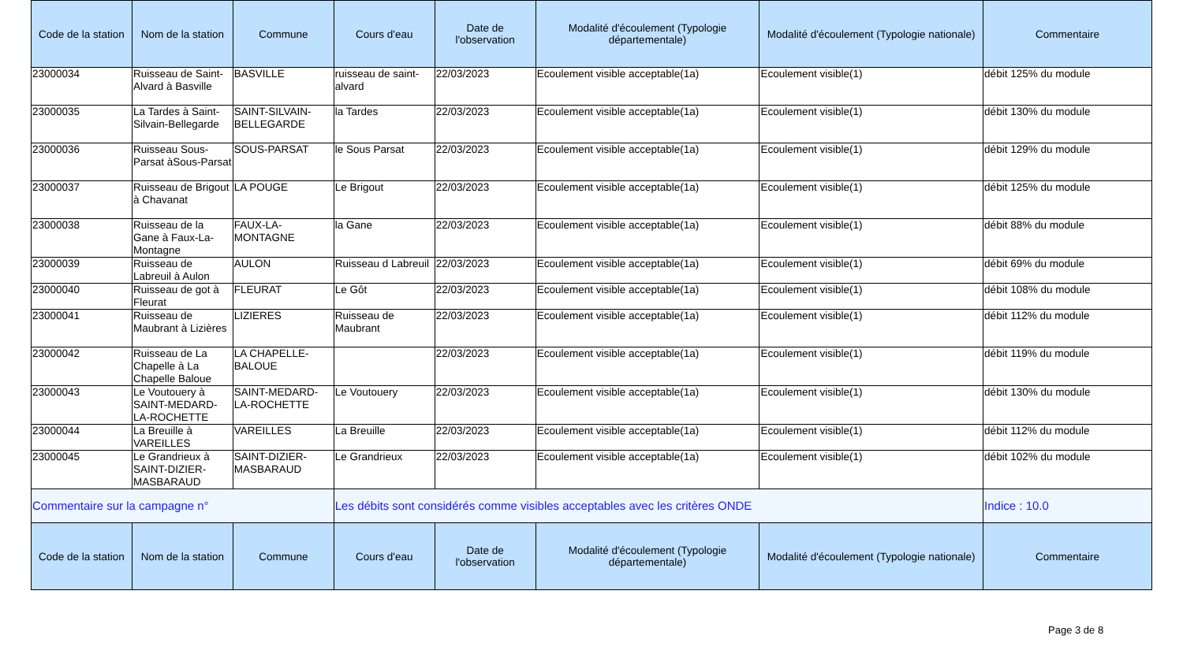| Code de la station | Nom de la station | Commune | Cours d'eau | Date de l'observation | Modalité d'écoulement (Typologie départementale) | Modalité d'écoulement (Typologie nationale) | Commentaire |
| --- | --- | --- | --- | --- | --- | --- | --- |
| 23000034 | Ruisseau de Saint-Alvard à Basville | BASVILLE | ruisseau de saint-alvard | 22/03/2023 | Ecoulement visible acceptable(1a) | Ecoulement visible(1) | débit 125% du module |
| 23000035 | La Tardes à Saint-Silvain-Bellegarde | SAINT-SILVAIN-BELLEGARDE | la Tardes | 22/03/2023 | Ecoulement visible acceptable(1a) | Ecoulement visible(1) | débit 130% du module |
| 23000036 | Ruisseau Sous-Parsat àSous-Parsat | SOUS-PARSAT | le Sous Parsat | 22/03/2023 | Ecoulement visible acceptable(1a) | Ecoulement visible(1) | débit 129% du module |
| 23000037 | Ruisseau de Brigout à Chavanat | LA POUGE | Le Brigout | 22/03/2023 | Ecoulement visible acceptable(1a) | Ecoulement visible(1) | débit 125% du module |
| 23000038 | Ruisseau de la Gane à Faux-La-Montagne | FAUX-LA-MONTAGNE | la Gane | 22/03/2023 | Ecoulement visible acceptable(1a) | Ecoulement visible(1) | débit 88% du module |
| 23000039 | Ruisseau de Labreuil à Aulon | AULON | Ruisseau d Labreuil | 22/03/2023 | Ecoulement visible acceptable(1a) | Ecoulement visible(1) | débit 69% du module |
| 23000040 | Ruisseau de got à Fleurat | FLEURAT | Le Gôt | 22/03/2023 | Ecoulement visible acceptable(1a) | Ecoulement visible(1) | débit 108% du module |
| 23000041 | Ruisseau de Maubrant à Lizières | LIZIERES | Ruisseau de Maubrant | 22/03/2023 | Ecoulement visible acceptable(1a) | Ecoulement visible(1) | débit 112% du module |
| 23000042 | Ruisseau de La Chapelle à La Chapelle Baloue | LA CHAPELLE-BALOUE | | 22/03/2023 | Ecoulement visible acceptable(1a) | Ecoulement visible(1) | débit 119% du module |
| 23000043 | Le Voutouery à SAINT-MEDARD-LA-ROCHETTE | SAINT-MEDARD-LA-ROCHETTE | Le Voutouery | 22/03/2023 | Ecoulement visible acceptable(1a) | Ecoulement visible(1) | débit 130% du module |
| 23000044 | La Breuille à VAREILLES | VAREILLES | La Breuille | 22/03/2023 | Ecoulement visible acceptable(1a) | Ecoulement visible(1) | débit 112% du module |
| 23000045 | Le Grandrieux à SAINT-DIZIER-MASBARAUD | SAINT-DIZIER-MASBARAUD | Le Grandrieux | 22/03/2023 | Ecoulement visible acceptable(1a) | Ecoulement visible(1) | débit 102% du module |
| Commentaire sur la campagne n° | | | Les débits sont considérés comme visibles acceptables avec les critères ONDE | | | | Indice : 10.0 |
| Code de la station | Nom de la station | Commune | Cours d'eau | Date de l'observation | Modalité d'écoulement (Typologie départementale) | Modalité d'écoulement (Typologie nationale) | Commentaire |
Page 3 de 8